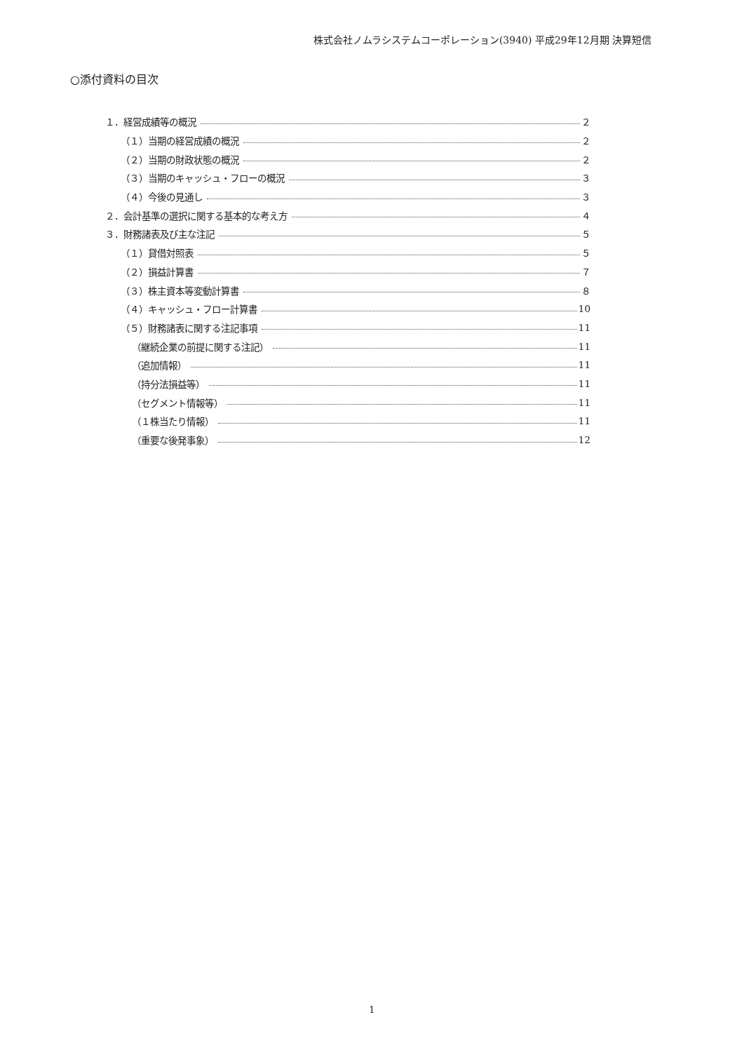株式会社ノムラシステムコーポレーション(3940) 平成29年12月期 決算短信
○添付資料の目次
１．経営成績等の概況 ２
（１）当期の経営成績の概況 ２
（２）当期の財政状態の概況 ２
（３）当期のキャッシュ・フローの概況 ３
（４）今後の見通し ３
２．会計基準の選択に関する基本的な考え方 ４
３．財務諸表及び主な注記 ５
（１）貸借対照表 ５
（２）損益計算書 ７
（３）株主資本等変動計算書 ８
（４）キャッシュ・フロー計算書 10
（５）財務諸表に関する注記事項 11
（継続企業の前提に関する注記） 11
（追加情報） 11
（持分法損益等） 11
（セグメント情報等） 11
（１株当たり情報） 11
（重要な後発事象） 12
1